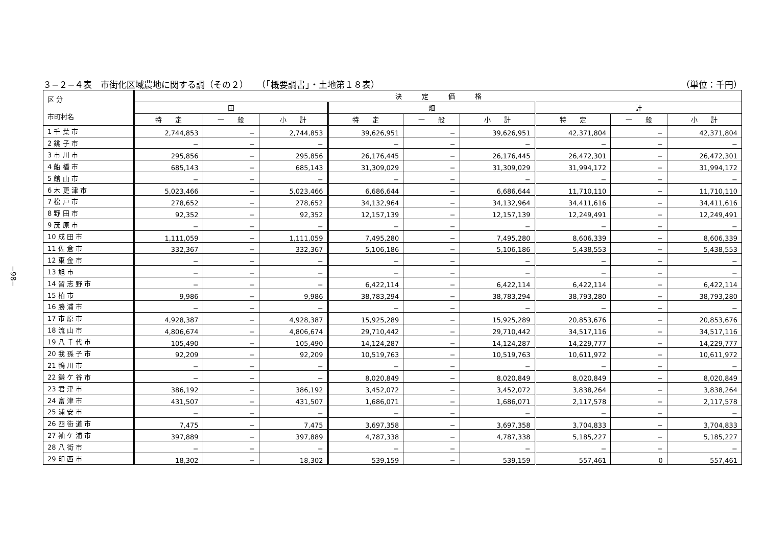−98−
３−２−４表　市街化区域農地に関する調（その２）　　（「概要調書」・土地第１８表） （単位：千円）
| 区 分 市町村名 | 決 定 価 格 | | | | | | | | |
| --- | --- | --- | --- | --- | --- | --- | --- | --- | --- |
| | 田 | | | 畑 | | | 計 | | |
| | 特 定 | 一 般 | 小 計 | 特 定 | 一 般 | 小 計 | 特 定 | 一 般 | 小 計 |
| 1 千 葉 市 | 2,744,853 | − | 2,744,853 | 39,626,951 | − | 39,626,951 | 42,371,804 | − | 42,371,804 |
| 2 銚 子 市 | − | − | − | − | − | − | − | − | − |
| 3 市 川 市 | 295,856 | − | 295,856 | 26,176,445 | − | 26,176,445 | 26,472,301 | − | 26,472,301 |
| 4 船 橋 市 | 685,143 | − | 685,143 | 31,309,029 | − | 31,309,029 | 31,994,172 | − | 31,994,172 |
| 5 館 山 市 | − | − | − | − | − | − | − | − | − |
| 6 木 更 津 市 | 5,023,466 | − | 5,023,466 | 6,686,644 | − | 6,686,644 | 11,710,110 | − | 11,710,110 |
| 7 松 戸 市 | 278,652 | − | 278,652 | 34,132,964 | − | 34,132,964 | 34,411,616 | − | 34,411,616 |
| 8 野 田 市 | 92,352 | − | 92,352 | 12,157,139 | − | 12,157,139 | 12,249,491 | − | 12,249,491 |
| 9 茂 原 市 | − | − | − | − | − | − | − | − | − |
| 10 成 田 市 | 1,111,059 | − | 1,111,059 | 7,495,280 | − | 7,495,280 | 8,606,339 | − | 8,606,339 |
| 11 佐 倉 市 | 332,367 | − | 332,367 | 5,106,186 | − | 5,106,186 | 5,438,553 | − | 5,438,553 |
| 12 東 金 市 | − | − | − | − | − | − | − | − | − |
| 13 旭 市 | − | − | − | − | − | − | − | − | − |
| 14 習 志 野 市 | − | − | − | 6,422,114 | − | 6,422,114 | 6,422,114 | − | 6,422,114 |
| 15 柏 市 | 9,986 | − | 9,986 | 38,783,294 | − | 38,783,294 | 38,793,280 | − | 38,793,280 |
| 16 勝 浦 市 | − | − | − | − | − | − | − | − | − |
| 17 市 原 市 | 4,928,387 | − | 4,928,387 | 15,925,289 | − | 15,925,289 | 20,853,676 | − | 20,853,676 |
| 18 流 山 市 | 4,806,674 | − | 4,806,674 | 29,710,442 | − | 29,710,442 | 34,517,116 | − | 34,517,116 |
| 19 八 千 代 市 | 105,490 | − | 105,490 | 14,124,287 | − | 14,124,287 | 14,229,777 | − | 14,229,777 |
| 20 我 孫 子 市 | 92,209 | − | 92,209 | 10,519,763 | − | 10,519,763 | 10,611,972 | − | 10,611,972 |
| 21 鴨 川 市 | − | − | − | − | − | − | − | − | − |
| 22 鎌 ケ 谷 市 | − | − | − | 8,020,849 | − | 8,020,849 | 8,020,849 | − | 8,020,849 |
| 23 君 津 市 | 386,192 | − | 386,192 | 3,452,072 | − | 3,452,072 | 3,838,264 | − | 3,838,264 |
| 24 富 津 市 | 431,507 | − | 431,507 | 1,686,071 | − | 1,686,071 | 2,117,578 | − | 2,117,578 |
| 25 浦 安 市 | − | − | − | − | − | − | − | − | − |
| 26 四 街 道 市 | 7,475 | − | 7,475 | 3,697,358 | − | 3,697,358 | 3,704,833 | − | 3,704,833 |
| 27 袖 ケ 浦 市 | 397,889 | − | 397,889 | 4,787,338 | − | 4,787,338 | 5,185,227 | − | 5,185,227 |
| 28 八 街 市 | − | − | − | − | − | − | − | − | − |
| 29 印 西 市 | 18,302 | − | 18,302 | 539,159 | − | 539,159 | 557,461 | 0 | 557,461 |